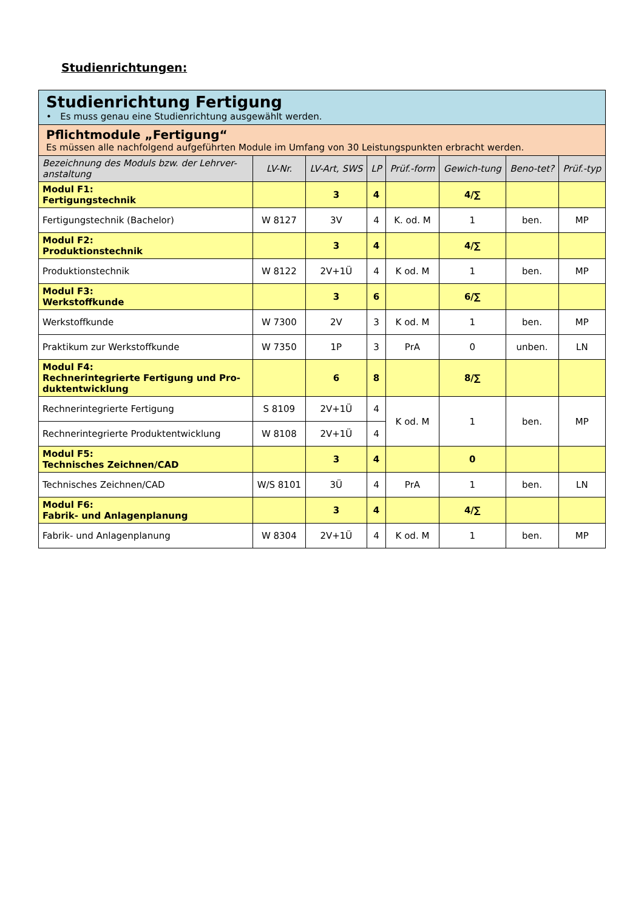Studienrichtungen:
| Studienrichtung Fertigung • Es muss genau eine Studienrichtung ausgewählt werden. | | | | | | | |
| Pflichtmodule „Fertigung“ Es müssen alle nachfolgend aufgeführten Module im Umfang von 30 Leistungspunkten erbracht werden. | | | | | | | |
| Bezeichnung des Moduls bzw. der Lehrver-anstaltung | LV-Nr. | LV-Art, SWS | LP | Prüf.-form | Gewich-tung | Beno-tet? | Prüf.-typ |
| Modul F1: Fertigungstechnik | | 3 | 4 | | 4/∑ | | |
| Fertigungstechnik (Bachelor) | W 8127 | 3V | 4 | K. od. M | 1 | ben. | MP |
| Modul F2: Produktionstechnik | | 3 | 4 | | 4/∑ | | |
| Produktionstechnik | W 8122 | 2V+1Ü | 4 | K od. M | 1 | ben. | MP |
| Modul F3: Werkstoffkunde | | 3 | 6 | | 6/∑ | | |
| Werkstoffkunde | W 7300 | 2V | 3 | K od. M | 1 | ben. | MP |
| Praktikum zur Werkstoffkunde | W 7350 | 1P | 3 | PrA | 0 | unben. | LN |
| Modul F4: Rechnerintegrierte Fertigung und Pro-duktentwicklung | | 6 | 8 | | 8/∑ | | |
| Rechnerintegrierte Fertigung | S 8109 | 2V+1Ü | 4 | K od. M | 1 | ben. | MP |
| Rechnerintegrierte Produktentwicklung | W 8108 | 2V+1Ü | 4 | | | | |
| Modul F5: Technisches Zeichnen/CAD | | 3 | 4 | | 0 | | |
| Technisches Zeichnen/CAD | W/S 8101 | 3Ü | 4 | PrA | 1 | ben. | LN |
| Modul F6: Fabrik- und Anlagenplanung | | 3 | 4 | | 4/∑ | | |
| Fabrik- und Anlagenplanung | W 8304 | 2V+1Ü | 4 | K od. M | 1 | ben. | MP |